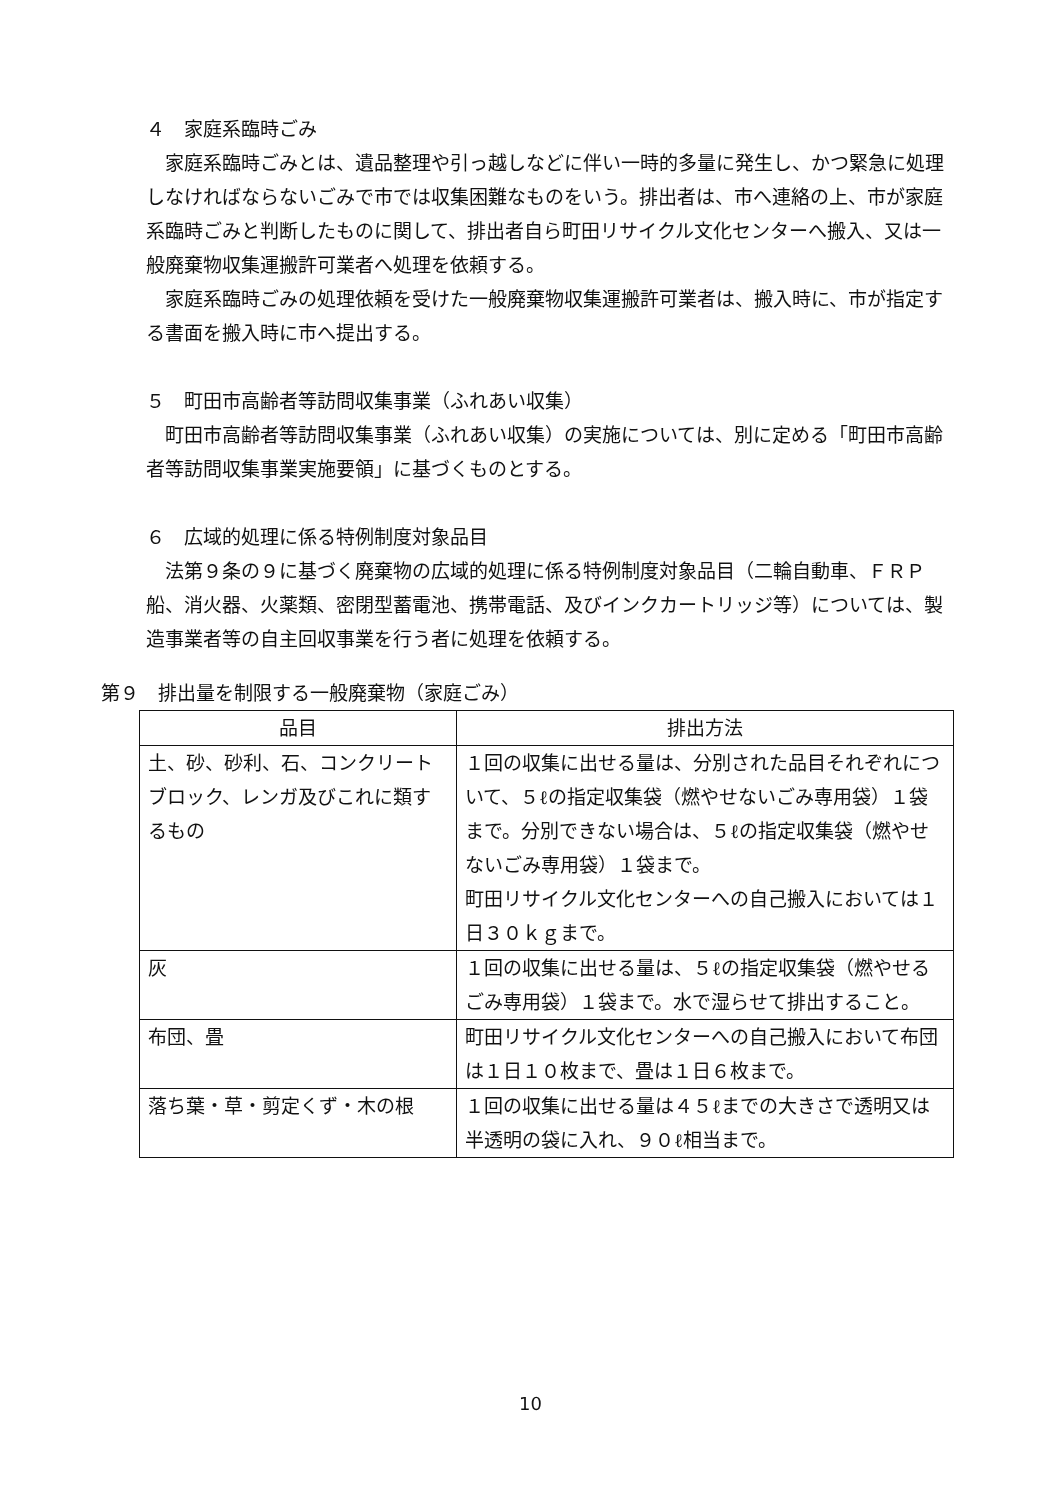４　家庭系臨時ごみ
　家庭系臨時ごみとは、遺品整理や引っ越しなどに伴い一時的多量に発生し、かつ緊急に処理しなければならないごみで市では収集困難なものをいう。排出者は、市へ連絡の上、市が家庭系臨時ごみと判断したものに関して、排出者自ら町田リサイクル文化センターへ搬入、又は一般廃棄物収集運搬許可業者へ処理を依頼する。
　家庭系臨時ごみの処理依頼を受けた一般廃棄物収集運搬許可業者は、搬入時に、市が指定する書面を搬入時に市へ提出する。
５　町田市高齢者等訪問収集事業（ふれあい収集）
　町田市高齢者等訪問収集事業（ふれあい収集）の実施については、別に定める「町田市高齢者等訪問収集事業実施要領」に基づくものとする。
６　広域的処理に係る特例制度対象品目
　法第９条の９に基づく廃棄物の広域的処理に係る特例制度対象品目（二輪自動車、ＦＲＰ船、消火器、火薬類、密閉型蓄電池、携帯電話、及びインクカートリッジ等）については、製造事業者等の自主回収事業を行う者に処理を依頼する。
第９　排出量を制限する一般廃棄物（家庭ごみ）
| 品目 | 排出方法 |
| --- | --- |
| 土、砂、砂利、石、コンクリートブロック、レンガ及びこれに類するもの | １回の収集に出せる量は、分別された品目それぞれについて、５ℓの指定収集袋（燃やせないごみ専用袋）１袋まで。分別できない場合は、５ℓの指定収集袋（燃やせないごみ専用袋）１袋まで。 町田リサイクル文化センターへの自己搬入においては１日３０ｋｇまで。 |
| 灰 | １回の収集に出せる量は、５ℓの指定収集袋（燃やせるごみ専用袋）１袋まで。水で湿らせて排出すること。 |
| 布団、畳 | 町田リサイクル文化センターへの自己搬入において布団は１日１０枚まで、畳は１日６枚まで。 |
| 落ち葉・草・剪定くず・木の根 | １回の収集に出せる量は４５ℓまでの大きさで透明又は半透明の袋に入れ、９０ℓ相当まで。 |
10